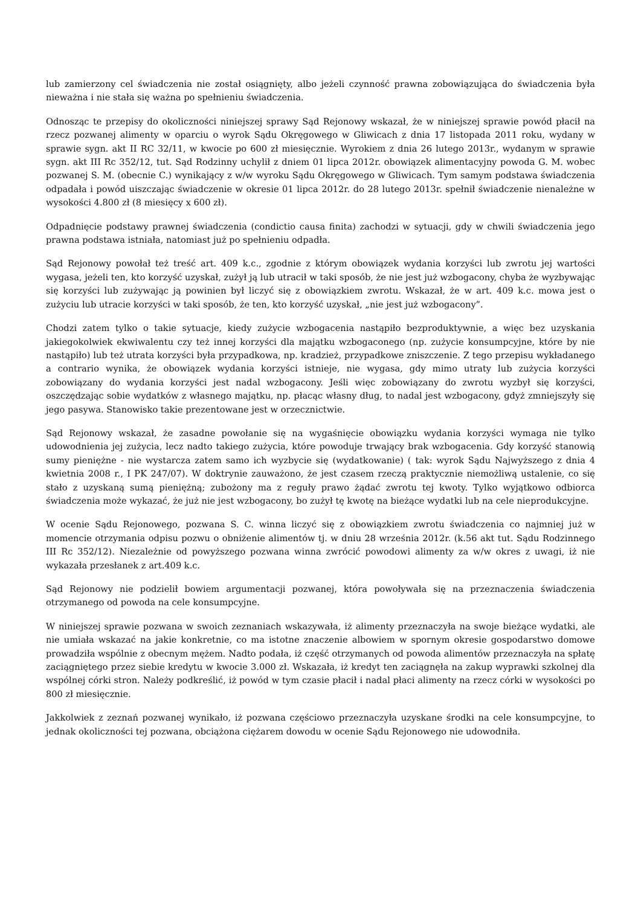lub zamierzony cel świadczenia nie został osiągnięty, albo jeżeli czynność prawna zobowiązująca do świadczenia była nieważna i nie stała się ważna po spełnieniu świadczenia.
Odnosząc te przepisy do okoliczności niniejszej sprawy Sąd Rejonowy wskazał, że w niniejszej sprawie powód płacił na rzecz pozwanej alimenty w oparciu o wyrok Sądu Okręgowego w Gliwicach z dnia 17 listopada 2011 roku, wydany w sprawie sygn. akt II RC 32/11, w kwocie po 600 zł miesięcznie. Wyrokiem z dnia 26 lutego 2013r., wydanym w sprawie sygn. akt III Rc 352/12, tut. Sąd Rodzinny uchylił z dniem 01 lipca 2012r. obowiązek alimentacyjny powoda G. M. wobec pozwanej S. M. (obecnie C.) wynikający z w/w wyroku Sądu Okręgowego w Gliwicach. Tym samym podstawa świadczenia odpadała i powód uiszczając świadczenie w okresie 01 lipca 2012r. do 28 lutego 2013r. spełnił świadczenie nienależne w wysokości 4.800 zł (8 miesięcy x 600 zł).
Odpadnięcie podstawy prawnej świadczenia (condictio causa finita) zachodzi w sytuacji, gdy w chwili świadczenia jego prawna podstawa istniała, natomiast już po spełnieniu odpadła.
Sąd Rejonowy powołał też treść art. 409 k.c., zgodnie z którym obowiązek wydania korzyści lub zwrotu jej wartości wygasa, jeżeli ten, kto korzyść uzyskał, zużył ją lub utracił w taki sposób, że nie jest już wzbogacony, chyba że wyzbywając się korzyści lub zużywając ją powinien był liczyć się z obowiązkiem zwrotu. Wskazał, że w art. 409 k.c. mowa jest o zużyciu lub utracie korzyści w taki sposób, że ten, kto korzyść uzyskał, „nie jest już wzbogacony”.
Chodzi zatem tylko o takie sytuacje, kiedy zużycie wzbogacenia nastąpiło bezproduktywnie, a więc bez uzyskania jakiegokolwiek ekwiwalentu czy też innej korzyści dla majątku wzbogaconego (np. zużycie konsumpcyjne, które by nie nastąpiło) lub też utrata korzyści była przypadkowa, np. kradzież, przypadkowe zniszczenie. Z tego przepisu wykładanego a contrario wynika, że obowiązek wydania korzyści istnieje, nie wygasa, gdy mimo utraty lub zużycia korzyści zobowiązany do wydania korzyści jest nadal wzbogacony. Jeśli więc zobowiązany do zwrotu wyzbył się korzyści, oszczędzając sobie wydatków z własnego majątku, np. płacąc własny dług, to nadal jest wzbogacony, gdyż zmniejszyły się jego pasywa. Stanowisko takie prezentowane jest w orzecznictwie.
Sąd Rejonowy wskazał, że zasadne powołanie się na wygaśnięcie obowiązku wydania korzyści wymaga nie tylko udowodnienia jej zużycia, lecz nadto takiego zużycia, które powoduje trwający brak wzbogacenia. Gdy korzyść stanowią sumy pieniężne - nie wystarcza zatem samo ich wyzbycie się (wydatkowanie) ( tak: wyrok Sądu Najwyższego z dnia 4 kwietnia 2008 r., I PK 247/07). W doktrynie zauważono, że jest czasem rzeczą praktycznie niemożliwą ustalenie, co się stało z uzyskaną sumą pieniężną; zubożony ma z reguły prawo żądać zwrotu tej kwoty. Tylko wyjątkowo odbiorca świadczenia może wykazać, że już nie jest wzbogacony, bo zużył tę kwotę na bieżące wydatki lub na cele nieprodukcyjne.
W ocenie Sądu Rejonowego, pozwana S. C. winna liczyć się z obowiązkiem zwrotu świadczenia co najmniej już w momencie otrzymania odpisu pozwu o obniżenie alimentów tj. w dniu 28 września 2012r. (k.56 akt tut. Sądu Rodzinnego III Rc 352/12). Niezależnie od powyższego pozwana winna zwrócić powodowi alimenty za w/w okres z uwagi, iż nie wykazała przesłanek z art.409 k.c.
Sąd Rejonowy nie podzielił bowiem argumentacji pozwanej, która powoływała się na przeznaczenia świadczenia otrzymanego od powoda na cele konsumpcyjne.
W niniejszej sprawie pozwana w swoich zeznaniach wskazywała, iż alimenty przeznaczyła na swoje bieżące wydatki, ale nie umiała wskazać na jakie konkretnie, co ma istotne znaczenie albowiem w spornym okresie gospodarstwo domowe prowadziła wspólnie z obecnym mężem. Nadto podała, iż część otrzymanych od powoda alimentów przeznaczyła na spłatę zaciągniętego przez siebie kredytu w kwocie 3.000 zł. Wskazała, iż kredyt ten zaciągnęła na zakup wyprawki szkolnej dla wspólnej córki stron. Należy podkreślić, iż powód w tym czasie płacił i nadal płaci alimenty na rzecz córki w wysokości po 800 zł miesięcznie.
Jakkolwiek z zeznań pozwanej wynikało, iż pozwana częściowo przeznaczyła uzyskane środki na cele konsumpcyjne, to jednak okoliczności tej pozwana, obciążona ciężarem dowodu w ocenie Sądu Rejonowego nie udowodniła.